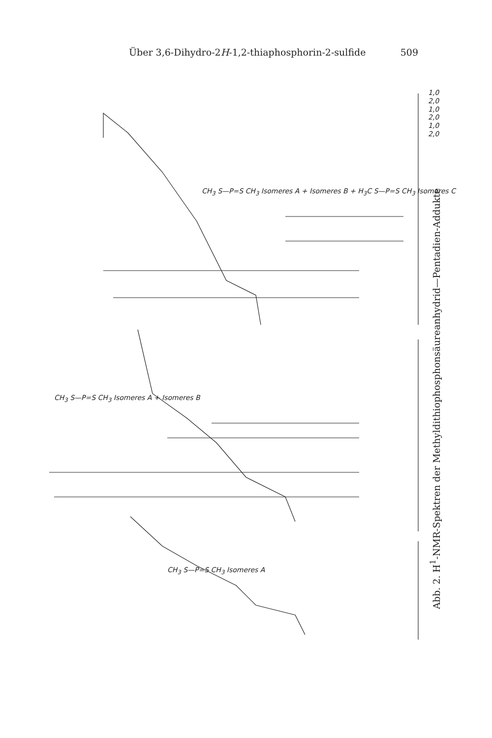Über 3,6-Dihydro-2H-1,2-thiaphosphorin-2-sulfide 509
1,0
2,0
1,0
2,0
1,0
2,0
CH<sub>3</sub> S—P=S CH<sub>3</sub> Isomeres A + Isomeres B + H<sub>3</sub>C S—P=S CH<sub>3</sub> Isomeres C
CH<sub>3</sub> S—P=S CH<sub>3</sub> Isomeres A + Isomeres B
CH<sub>3</sub> S—P=S CH<sub>3</sub> Isomeres A
Abb. 2. H<sup>1</sup>-NMR-Spektren der Methyldithiophosphonsäureanhydrid—Pentadien-Addukte